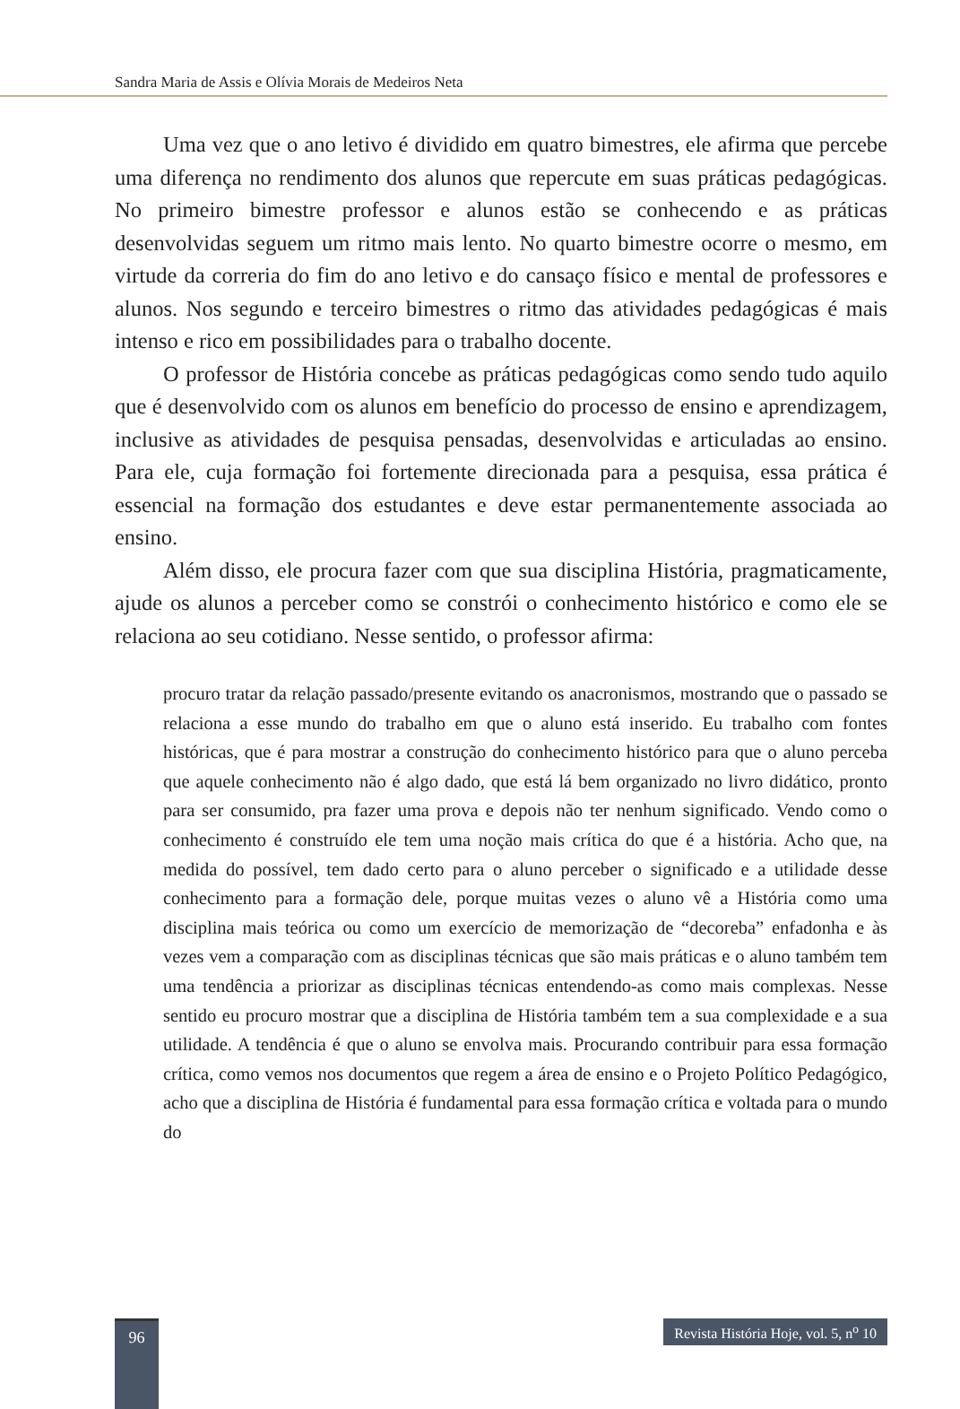Sandra Maria de Assis e Olívia Morais de Medeiros Neta
Uma vez que o ano letivo é dividido em quatro bimestres, ele afirma que percebe uma diferença no rendimento dos alunos que repercute em suas práticas pedagógicas. No primeiro bimestre professor e alunos estão se conhecendo e as práticas desenvolvidas seguem um ritmo mais lento. No quarto bimestre ocorre o mesmo, em virtude da correria do fim do ano letivo e do cansaço físico e mental de professores e alunos. Nos segundo e terceiro bimestres o ritmo das atividades pedagógicas é mais intenso e rico em possibilidades para o trabalho docente.
O professor de História concebe as práticas pedagógicas como sendo tudo aquilo que é desenvolvido com os alunos em benefício do processo de ensino e aprendizagem, inclusive as atividades de pesquisa pensadas, desenvolvidas e articuladas ao ensino. Para ele, cuja formação foi fortemente direcionada para a pesquisa, essa prática é essencial na formação dos estudantes e deve estar permanentemente associada ao ensino.
Além disso, ele procura fazer com que sua disciplina História, pragmaticamente, ajude os alunos a perceber como se constrói o conhecimento histórico e como ele se relaciona ao seu cotidiano. Nesse sentido, o professor afirma:
procuro tratar da relação passado/presente evitando os anacronismos, mostrando que o passado se relaciona a esse mundo do trabalho em que o aluno está inserido. Eu trabalho com fontes históricas, que é para mostrar a construção do conhecimento histórico para que o aluno perceba que aquele conhecimento não é algo dado, que está lá bem organizado no livro didático, pronto para ser consumido, pra fazer uma prova e depois não ter nenhum significado. Vendo como o conhecimento é construído ele tem uma noção mais crítica do que é a história. Acho que, na medida do possível, tem dado certo para o aluno perceber o significado e a utilidade desse conhecimento para a formação dele, porque muitas vezes o aluno vê a História como uma disciplina mais teórica ou como um exercício de memorização de “decoreba” enfadonha e às vezes vem a comparação com as disciplinas técnicas que são mais práticas e o aluno também tem uma tendência a priorizar as disciplinas técnicas entendendo-as como mais complexas. Nesse sentido eu procuro mostrar que a disciplina de História também tem a sua complexidade e a sua utilidade. A tendência é que o aluno se envolva mais. Procurando contribuir para essa formação crítica, como vemos nos documentos que regem a área de ensino e o Projeto Político Pedagógico, acho que a disciplina de História é fundamental para essa formação crítica e voltada para o mundo do
96
Revista História Hoje, vol. 5, n<sup>o</sup> 10